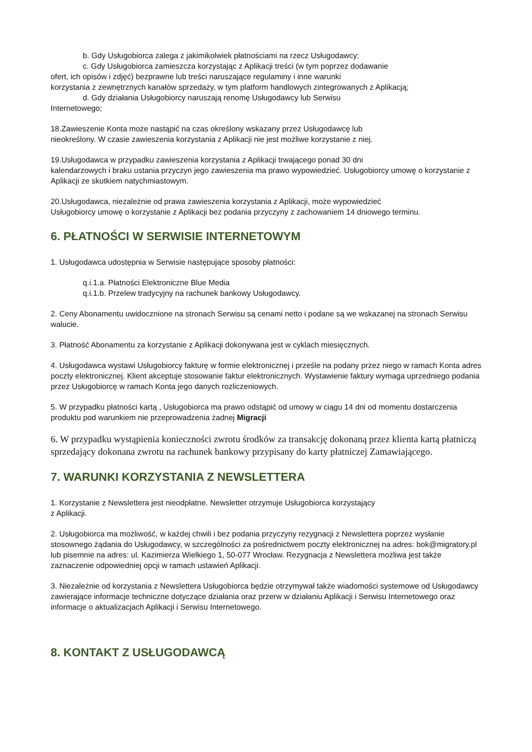b. Gdy Usługobiorca zalega z jakimikolwiek płatnościami na rzecz Usługodawcy;
c. Gdy Usługobiorca zamieszcza korzystając z Aplikacji treści (w tym poprzez dodawanie
ofert, ich opisów i zdjęć) bezprawne lub treści naruszające regulaminy i inne warunki
korzystania z zewnętrznych kanałów sprzedaży, w tym platform handlowych zintegrowanych z Aplikacją;
d. Gdy działania Usługobiorcy naruszają renomę Usługodawcy lub Serwisu
Internetowego;
18.Zawieszenie Konta może nastąpić na czas określony wskazany przez Usługodawcę lub
nieokreślony. W czasie zawieszenia korzystania z Aplikacji nie jest możliwe korzystanie z niej.
19.Usługodawca w przypadku zawieszenia korzystania z Aplikacji trwającego ponad 30 dni
kalendarzowych i braku ustania przyczyn jego zawieszenia ma prawo wypowiedzieć. Usługobiorcy umowę o korzystanie z Aplikacji ze skutkiem natychmiastowym.
20.Usługodawca, niezależnie od prawa zawieszenia korzystania z Aplikacji, może wypowiedzieć
Usługobiorcy umowę o korzystanie z Aplikacji bez podania przyczyny z zachowaniem 14 dniowego terminu.
6. PŁATNOŚCI W SERWISIE INTERNETOWYM
1. Usługodawca udostępnia w Serwisie następujące sposoby płatności:
q.i.1.a. Płatności Elektroniczne Blue Media
q.i.1.b. Przelew tradycyjny na rachunek bankowy Usługodawcy.
2. Ceny Abonamentu uwidocznione na stronach Serwisu są cenami netto i podane są we wskazanej na stronach Serwisu walucie.
3. Płatność Abonamentu za korzystanie z Aplikacji dokonywana jest w cyklach miesięcznych.
4. Usługodawca wystawi Usługobiorcy fakturę w formie elektronicznej i prześle na podany przez niego w ramach Konta adres poczty elektronicznej. Klient akceptuje stosowanie faktur elektronicznych. Wystawienie faktury wymaga uprzedniego podania przez Usługobiorcę w ramach Konta jego danych rozliczeniowych.
5. W przypadku płatności kartą , Usługobiorca ma prawo odstąpić od umowy w ciągu 14 dni od momentu dostarczenia produktu pod warunkiem nie przeprowadzenia żadnej Migracji
6. W przypadku wystąpienia konieczności zwrotu środków za transakcję dokonaną przez klienta kartą płatniczą sprzedający dokonana zwrotu na rachunek bankowy przypisany do karty płatniczej Zamawiającego.
7. WARUNKI KORZYSTANIA Z NEWSLETTERA
1. Korzystanie z Newslettera jest nieodpłatne. Newsletter otrzymuje Usługobiorca korzystający
z Aplikacji.
2. Usługobiorca ma możliwość, w każdej chwili i bez podania przyczyny rezygnacji z Newslettera poprzez wysłanie stosownego żądania do Usługodawcy, w szczególności za pośrednictwem poczty elektronicznej na adres: bok@migratory.pl lub pisemnie na adres: ul. Kazimierza Wielkiego 1, 50-077 Wrocław. Rezygnacja z Newslettera możliwa jest także zaznaczenie odpowiedniej opcji w ramach ustawień Aplikacji.
3. Niezależnie od korzystania z Newslettera Usługobiorca będzie otrzymywał także wiadomości systemowe od Usługodawcy zawierające informacje techniczne dotyczące działania oraz przerw w działaniu Aplikacji i Serwisu Internetowego oraz informacje o aktualizacjach Aplikacji i Serwisu Internetowego.
8. KONTAKT Z USŁUGODAWCĄ